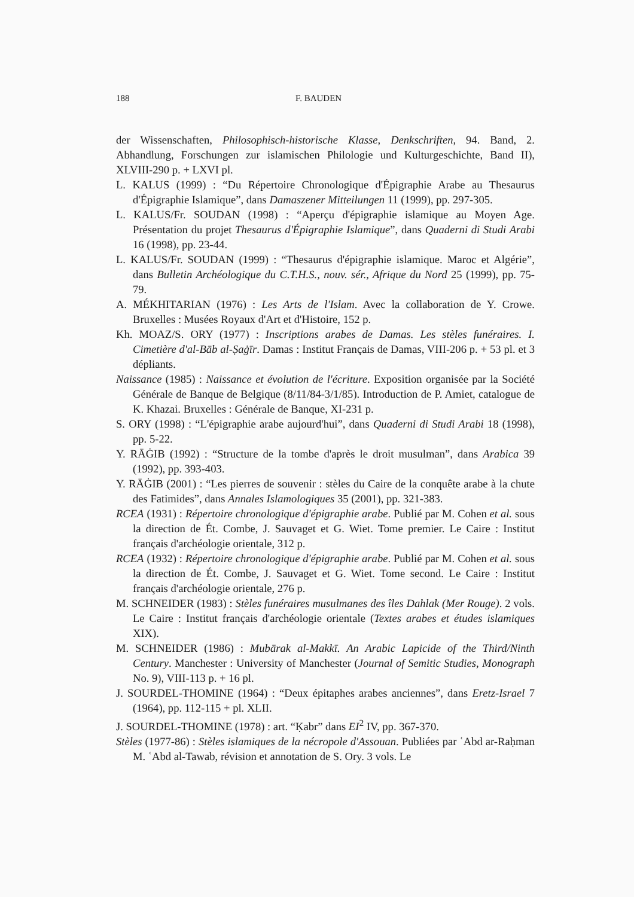188 F. BAUDEN
der Wissenschaften, Philosophisch-historische Klasse, Denkschriften, 94. Band, 2. Abhandlung, Forschungen zur islamischen Philologie und Kulturgeschichte, Band II), XLVIII-290 p. + LXVI pl.
L. KALUS (1999) : “Du Répertoire Chronologique d'Épigraphie Arabe au Thesaurus d'Épigraphie Islamique”, dans Damaszener Mitteilungen 11 (1999), pp. 297-305.
L. KALUS/Fr. SOUDAN (1998) : “Aperçu d'épigraphie islamique au Moyen Age. Présentation du projet Thesaurus d'Épigraphie Islamique”, dans Quaderni di Studi Arabi 16 (1998), pp. 23-44.
L. KALUS/Fr. SOUDAN (1999) : “Thesaurus d'épigraphie islamique. Maroc et Algérie”, dans Bulletin Archéologique du C.T.H.S., nouv. sér., Afrique du Nord 25 (1999), pp. 75-79.
A. MÉKHITARIAN (1976) : Les Arts de l'Islam. Avec la collaboration de Y. Crowe. Bruxelles : Musées Royaux d'Art et d'Histoire, 152 p.
Kh. MOAZ/S. ORY (1977) : Inscriptions arabes de Damas. Les stèles funéraires. I. Cimetière d'al-Bāb al-Ṣaġīr. Damas : Institut Français de Damas, VIII-206 p. + 53 pl. et 3 dépliants.
Naissance (1985) : Naissance et évolution de l'écriture. Exposition organisée par la Société Générale de Banque de Belgique (8/11/84-3/1/85). Introduction de P. Amiet, catalogue de K. Khazai. Bruxelles : Générale de Banque, XI-231 p.
S. ORY (1998) : “L'épigraphie arabe aujourd'hui”, dans Quaderni di Studi Arabi 18 (1998), pp. 5-22.
Y. RĀĠIB (1992) : “Structure de la tombe d'après le droit musulman”, dans Arabica 39 (1992), pp. 393-403.
Y. RĀĠIB (2001) : “Les pierres de souvenir : stèles du Caire de la conquête arabe à la chute des Fatimides”, dans Annales Islamologiques 35 (2001), pp. 321-383.
RCEA (1931) : Répertoire chronologique d'épigraphie arabe. Publié par M. Cohen et al. sous la direction de Ét. Combe, J. Sauvaget et G. Wiet. Tome premier. Le Caire : Institut français d'archéologie orientale, 312 p.
RCEA (1932) : Répertoire chronologique d'épigraphie arabe. Publié par M. Cohen et al. sous la direction de Ét. Combe, J. Sauvaget et G. Wiet. Tome second. Le Caire : Institut français d'archéologie orientale, 276 p.
M. SCHNEIDER (1983) : Stèles funéraires musulmanes des îles Dahlak (Mer Rouge). 2 vols. Le Caire : Institut français d'archéologie orientale (Textes arabes et études islamiques XIX).
M. SCHNEIDER (1986) : Mubārak al-Makkī. An Arabic Lapicide of the Third/Ninth Century. Manchester : University of Manchester (Journal of Semitic Studies, Monograph No. 9), VIII-113 p. + 16 pl.
J. SOURDEL-THOMINE (1964) : “Deux épitaphes arabes anciennes”, dans Eretz-Israel 7 (1964), pp. 112-115 + pl. XLII.
J. SOURDEL-THOMINE (1978) : art. “Ḳabr” dans EI<sup>2</sup> IV, pp. 367-370.
Stèles (1977-86) : Stèles islamiques de la nécropole d'Assouan. Publiées par ʿAbd ar-Raḥman M. ʿAbd al-Tawab, révision et annotation de S. Ory. 3 vols. Le